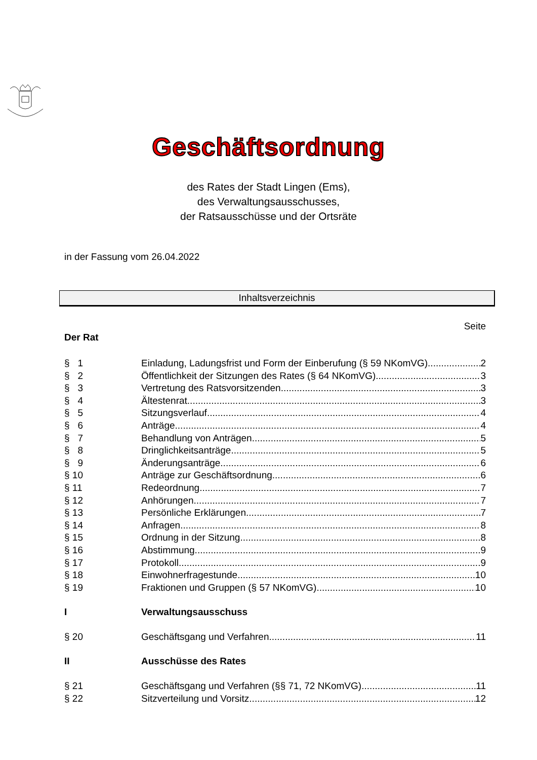Geschäftsordnung
des Rates der Stadt Lingen (Ems),
des Verwaltungsausschusses,
der Ratsausschüsse und der Ortsräte
in der Fassung vom 26.04.2022
Inhaltsverzeichnis
Seite
Der Rat
§ 1 Einladung, Ladungsfrist und Form der Einberufung (§ 59 NKomVG) 2
§ 2 Öffentlichkeit der Sitzungen des Rates (§ 64 NKomVG) 3
§ 3 Vertretung des Ratsvorsitzenden 3
§ 4 Ältestenrat 3
§ 5 Sitzungsverlauf 4
§ 6 Anträge 4
§ 7 Behandlung von Anträgen 5
§ 8 Dringlichkeitsanträge 5
§ 9 Änderungsanträge 6
§ 10 Anträge zur Geschäftsordnung 6
§ 11 Redeordnung 7
§ 12 Anhörungen 7
§ 13 Persönliche Erklärungen 7
§ 14 Anfragen 8
§ 15 Ordnung in der Sitzung 8
§ 16 Abstimmung 9
§ 17 Protokoll 9
§ 18 Einwohnerfragestunde 10
§ 19 Fraktionen und Gruppen (§ 57 NKomVG) 10
I Verwaltungsausschuss
§ 20 Geschäftsgang und Verfahren 11
II Ausschüsse des Rates
§ 21 Geschäftsgang und Verfahren (§§ 71, 72 NKomVG) 11
§ 22 Sitzverteilung und Vorsitz 12